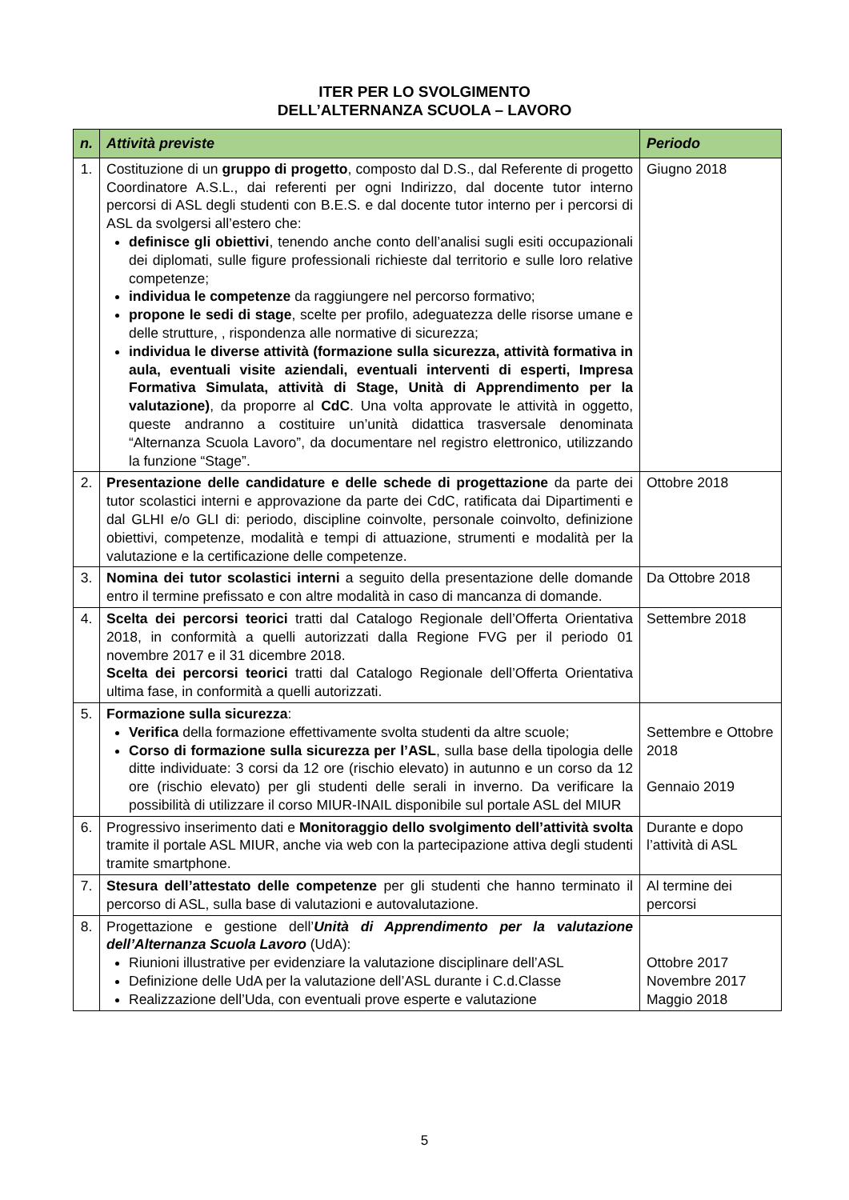ITER PER LO SVOLGIMENTO
DELL’ALTERNANZA SCUOLA – LAVORO
| n. | Attività previste | Periodo |
| --- | --- | --- |
| 1. | Costituzione di un gruppo di progetto , composto dal D.S., dal Referente di progetto Coordinatore A.S.L., dai referenti per ogni Indirizzo, dal docente tutor interno percorsi di ASL degli studenti con B.E.S. e dal docente tutor interno per i percorsi di ASL da svolgersi all’estero che: definisce gli obiettivi , tenendo anche conto dell’analisi sugli esiti occupazionali dei diplomati, sulle figure professionali richieste dal territorio e sulle loro relative competenze; individua le competenze da raggiungere nel percorso formativo; propone le sedi di stage , scelte per profilo, adeguatezza delle risorse umane e delle strutture, , rispondenza alle normative di sicurezza; individua le diverse attività (formazione sulla sicurezza, attività formativa in aula, eventuali visite aziendali, eventuali interventi di esperti, Impresa Formativa Simulata, attività di Stage, Unità di Apprendimento per la valutazione) , da proporre al CdC . Una volta approvate le attività in oggetto, queste andranno a costituire un’unità didattica trasversale denominata “Alternanza Scuola Lavoro”, da documentare nel registro elettronico, utilizzando la funzione “Stage”. | Giugno 2018 |
| 2. | Presentazione delle candidature e delle schede di progettazione da parte dei tutor scolastici interni e approvazione da parte dei CdC, ratificata dai Dipartimenti e dal GLHI e/o GLI di: periodo, discipline coinvolte, personale coinvolto, definizione obiettivi, competenze, modalità e tempi di attuazione, strumenti e modalità per la valutazione e la certificazione delle competenze. | Ottobre 2018 |
| 3. | Nomina dei tutor scolastici interni a seguito della presentazione delle domande entro il termine prefissato e con altre modalità in caso di mancanza di domande. | Da Ottobre 2018 |
| 4. | Scelta dei percorsi teorici tratti dal Catalogo Regionale dell’Offerta Orientativa 2018, in conformità a quelli autorizzati dalla Regione FVG per il periodo 01 novembre 2017 e il 31 dicembre 2018. Scelta dei percorsi teorici tratti dal Catalogo Regionale dell’Offerta Orientativa ultima fase, in conformità a quelli autorizzati. | Settembre 2018 |
| 5. | Formazione sulla sicurezza : Verifica della formazione effettivamente svolta studenti da altre scuole; Corso di formazione sulla sicurezza per l’ASL , sulla base della tipologia delle ditte individuate: 3 corsi da 12 ore (rischio elevato) in autunno e un corso da 12 ore (rischio elevato) per gli studenti delle serali in inverno. Da verificare la possibilità di utilizzare il corso MIUR-INAIL disponibile sul portale ASL del MIUR | Settembre e Ottobre 2018 Gennaio 2019 |
| 6. | Progressivo inserimento dati e Monitoraggio dello svolgimento dell’attività svolta tramite il portale ASL MIUR, anche via web con la partecipazione attiva degli studenti tramite smartphone. | Durante e dopo l’attività di ASL |
| 7. | Stesura dell’attestato delle competenze per gli studenti che hanno terminato il percorso di ASL, sulla base di valutazioni e autovalutazione. | Al termine dei percorsi |
| 8. | Progettazione e gestione dell’ Unità di Apprendimento per la valutazione dell’Alternanza Scuola Lavoro (UdA): Riunioni illustrative per evidenziare la valutazione disciplinare dell’ASL Definizione delle UdA per la valutazione dell’ASL durante i C.d.Classe Realizzazione dell’Uda, con eventuali prove esperte e valutazione | Ottobre 2017 Novembre 2017 Maggio 2018 |
5